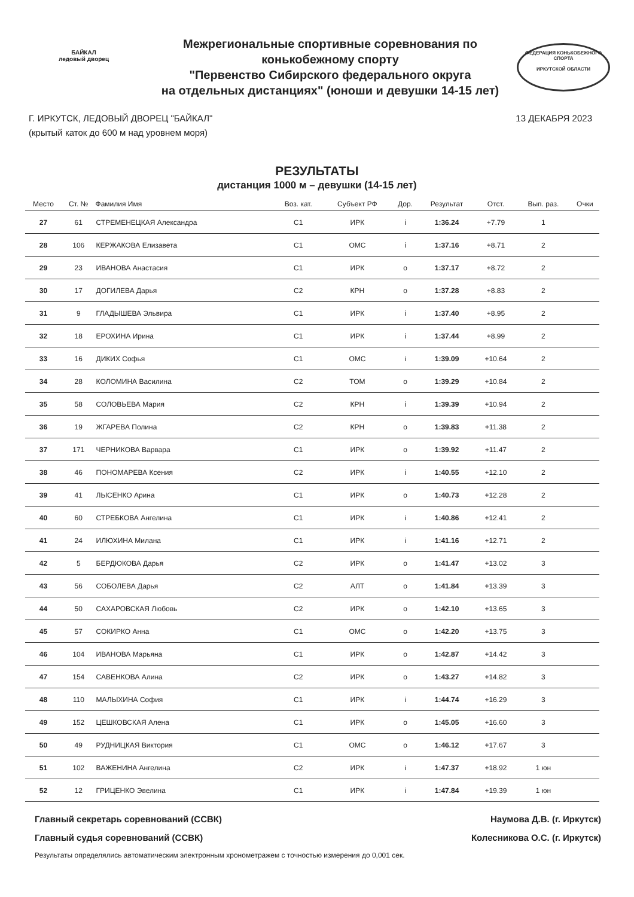БАЙКАЛ
ледовый дворец
Межрегиональные спортивные соревнования по
конькобежному спорту
"Первенство Сибирского федерального округа
на отдельных дистанциях" (юноши и девушки 14-15 лет)
ФЕДЕРАЦИЯ КОНЬКОБЕЖНОГО СПОРТА
ИРКУТСКОЙ ОБЛАСТИ
Г. ИРКУТСК, ЛЕДОВЫЙ ДВОРЕЦ "БАЙКАЛ"
(крытый каток до 600 м над уровнем моря)
13 ДЕКАБРЯ 2023
РЕЗУЛЬТАТЫ
дистанция 1000 м – девушки (14-15 лет)
| Место | Ст. № | Фамилия Имя | Воз. кат. | Субъект РФ | Дор. | Результат | Отст. | Вып. раз. | Очки |
| --- | --- | --- | --- | --- | --- | --- | --- | --- | --- |
| 27 | 61 | СТРЕМЕНЕЦКАЯ Александра | C1 | ИРК | i | 1:36.24 | +7.79 | 1 | |
| 28 | 106 | КЕРЖАКОВА Елизавета | C1 | ОМС | i | 1:37.16 | +8.71 | 2 | |
| 29 | 23 | ИВАНОВА Анастасия | C1 | ИРК | o | 1:37.17 | +8.72 | 2 | |
| 30 | 17 | ДОГИЛЕВА Дарья | C2 | КРН | o | 1:37.28 | +8.83 | 2 | |
| 31 | 9 | ГЛАДЫШЕВА Эльвира | C1 | ИРК | i | 1:37.40 | +8.95 | 2 | |
| 32 | 18 | ЕРОХИНА Ирина | C1 | ИРК | i | 1:37.44 | +8.99 | 2 | |
| 33 | 16 | ДИКИХ Софья | C1 | ОМС | i | 1:39.09 | +10.64 | 2 | |
| 34 | 28 | КОЛОМИНА Василина | C2 | ТОМ | o | 1:39.29 | +10.84 | 2 | |
| 35 | 58 | СОЛОВЬЕВА Мария | C2 | КРН | i | 1:39.39 | +10.94 | 2 | |
| 36 | 19 | ЖГАРЕВА Полина | C2 | КРН | o | 1:39.83 | +11.38 | 2 | |
| 37 | 171 | ЧЕРНИКОВА Варвара | C1 | ИРК | o | 1:39.92 | +11.47 | 2 | |
| 38 | 46 | ПОНОМАРЕВА Ксения | C2 | ИРК | i | 1:40.55 | +12.10 | 2 | |
| 39 | 41 | ЛЫСЕНКО Арина | C1 | ИРК | o | 1:40.73 | +12.28 | 2 | |
| 40 | 60 | СТРЕБКОВА Ангелина | C1 | ИРК | i | 1:40.86 | +12.41 | 2 | |
| 41 | 24 | ИЛЮХИНА Милана | C1 | ИРК | i | 1:41.16 | +12.71 | 2 | |
| 42 | 5 | БЕРДЮКОВА Дарья | C2 | ИРК | o | 1:41.47 | +13.02 | 3 | |
| 43 | 56 | СОБОЛЕВА Дарья | C2 | АЛТ | o | 1:41.84 | +13.39 | 3 | |
| 44 | 50 | САХАРОВСКАЯ Любовь | C2 | ИРК | o | 1:42.10 | +13.65 | 3 | |
| 45 | 57 | СОКИРКО Анна | C1 | ОМС | o | 1:42.20 | +13.75 | 3 | |
| 46 | 104 | ИВАНОВА Марьяна | C1 | ИРК | o | 1:42.87 | +14.42 | 3 | |
| 47 | 154 | САВЕНКОВА Алина | C2 | ИРК | o | 1:43.27 | +14.82 | 3 | |
| 48 | 110 | МАЛЫХИНА София | C1 | ИРК | i | 1:44.74 | +16.29 | 3 | |
| 49 | 152 | ЦЕШКОВСКАЯ Алена | C1 | ИРК | o | 1:45.05 | +16.60 | 3 | |
| 50 | 49 | РУДНИЦКАЯ Виктория | C1 | ОМС | o | 1:46.12 | +17.67 | 3 | |
| 51 | 102 | ВАЖЕНИНА Ангелина | C2 | ИРК | i | 1:47.37 | +18.92 | 1 юн | |
| 52 | 12 | ГРИЦЕНКО Эвелина | C1 | ИРК | i | 1:47.84 | +19.39 | 1 юн | |
Главный секретарь соревнований (ССВК) Наумова Д.В. (г. Иркутск)
Главный судья соревнований (ССВК) Колесникова О.С. (г. Иркутск)
Результаты определялись автоматическим электронным хронометражем с точностью измерения до 0,001 сек.